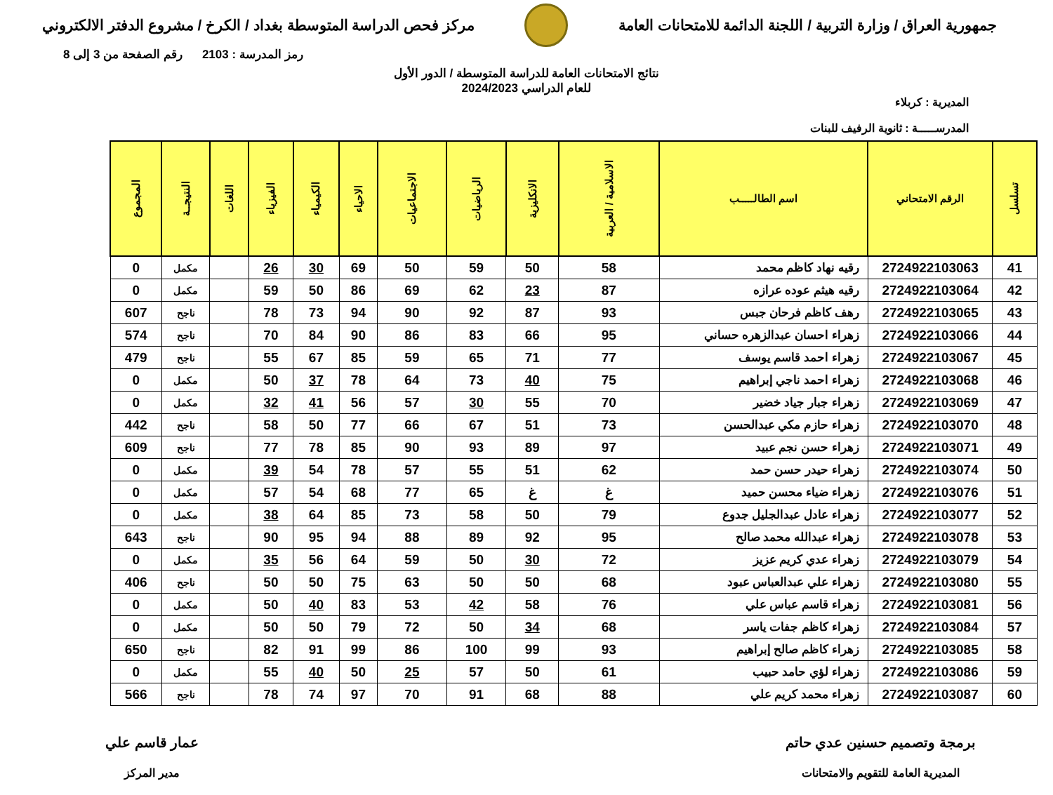جمهورية العراق / وزارة التربية / اللجنة الدائمة للامتحانات العامة
مركز فحص الدراسة المتوسطة بغداد / الكرخ / مشروع الدفتر الالكتروني
رمز المدرسة : 2103 رقم الصفحة من 3 إلى 8
نتائج الامتحانات العامة للدراسة المتوسطة / الدور الأول
للعام الدراسي 2024/2023
المديرية : كربلاء
المدرســـــة : ثانوية الرفيف للبنات
| تسلسل | الرقم الامتحاني | اسم الطالـــــب | الاسلامية / العربية | الانكليزية | الرياضيات | الاجتماعيات | الاحياء | الكيمياء | الفيزياء | اللغات | النتيجــة | المجموع |
| --- | --- | --- | --- | --- | --- | --- | --- | --- | --- | --- | --- | --- |
| 41 | 2724922103063 | رقيه نهاد كاظم محمد | 58 | 50 | 59 | 50 | 69 | 30 | 26 | | مكمل | 0 |
| 42 | 2724922103064 | رقيه هيثم عوده عرازه | 87 | 23 | 62 | 69 | 86 | 50 | 59 | | مكمل | 0 |
| 43 | 2724922103065 | رهف كاظم فرحان جبس | 93 | 87 | 92 | 90 | 94 | 73 | 78 | | ناجح | 607 |
| 44 | 2724922103066 | زهراء احسان عبدالزهره حساني | 95 | 66 | 83 | 86 | 90 | 84 | 70 | | ناجح | 574 |
| 45 | 2724922103067 | زهراء احمد قاسم يوسف | 77 | 71 | 65 | 59 | 85 | 67 | 55 | | ناجح | 479 |
| 46 | 2724922103068 | زهراء احمد ناجي إبراهيم | 75 | 40 | 73 | 64 | 78 | 37 | 50 | | مكمل | 0 |
| 47 | 2724922103069 | زهراء جبار جياد خضير | 70 | 55 | 30 | 57 | 56 | 41 | 32 | | مكمل | 0 |
| 48 | 2724922103070 | زهراء حازم مكي عبدالحسن | 73 | 51 | 67 | 66 | 77 | 50 | 58 | | ناجح | 442 |
| 49 | 2724922103071 | زهراء حسن نجم عبيد | 97 | 89 | 93 | 90 | 85 | 78 | 77 | | ناجح | 609 |
| 50 | 2724922103074 | زهراء حيدر حسن حمد | 62 | 51 | 55 | 57 | 78 | 54 | 39 | | مكمل | 0 |
| 51 | 2724922103076 | زهراء ضياء محسن حميد | غ | غ | 65 | 77 | 68 | 54 | 57 | | مكمل | 0 |
| 52 | 2724922103077 | زهراء عادل عبدالجليل جدوع | 79 | 50 | 58 | 73 | 85 | 64 | 38 | | مكمل | 0 |
| 53 | 2724922103078 | زهراء عبدالله محمد صالح | 95 | 92 | 89 | 88 | 94 | 95 | 90 | | ناجح | 643 |
| 54 | 2724922103079 | زهراء عدي كريم عزيز | 72 | 30 | 50 | 59 | 64 | 56 | 35 | | مكمل | 0 |
| 55 | 2724922103080 | زهراء علي عبدالعباس عبود | 68 | 50 | 50 | 63 | 75 | 50 | 50 | | ناجح | 406 |
| 56 | 2724922103081 | زهراء قاسم عباس علي | 76 | 58 | 42 | 53 | 83 | 40 | 50 | | مكمل | 0 |
| 57 | 2724922103084 | زهراء كاظم جفات ياسر | 68 | 34 | 50 | 72 | 79 | 50 | 50 | | مكمل | 0 |
| 58 | 2724922103085 | زهراء كاظم صالح إبراهيم | 93 | 99 | 100 | 86 | 99 | 91 | 82 | | ناجح | 650 |
| 59 | 2724922103086 | زهراء لؤي حامد حبيب | 61 | 50 | 57 | 25 | 50 | 40 | 55 | | مكمل | 0 |
| 60 | 2724922103087 | زهراء محمد كريم علي | 88 | 68 | 91 | 70 | 97 | 74 | 78 | | ناجح | 566 |
برمجة وتصميم حسنين عدي حاتم
المديرية العامة للتقويم والامتحانات
عمار قاسم علي
مدير المركز